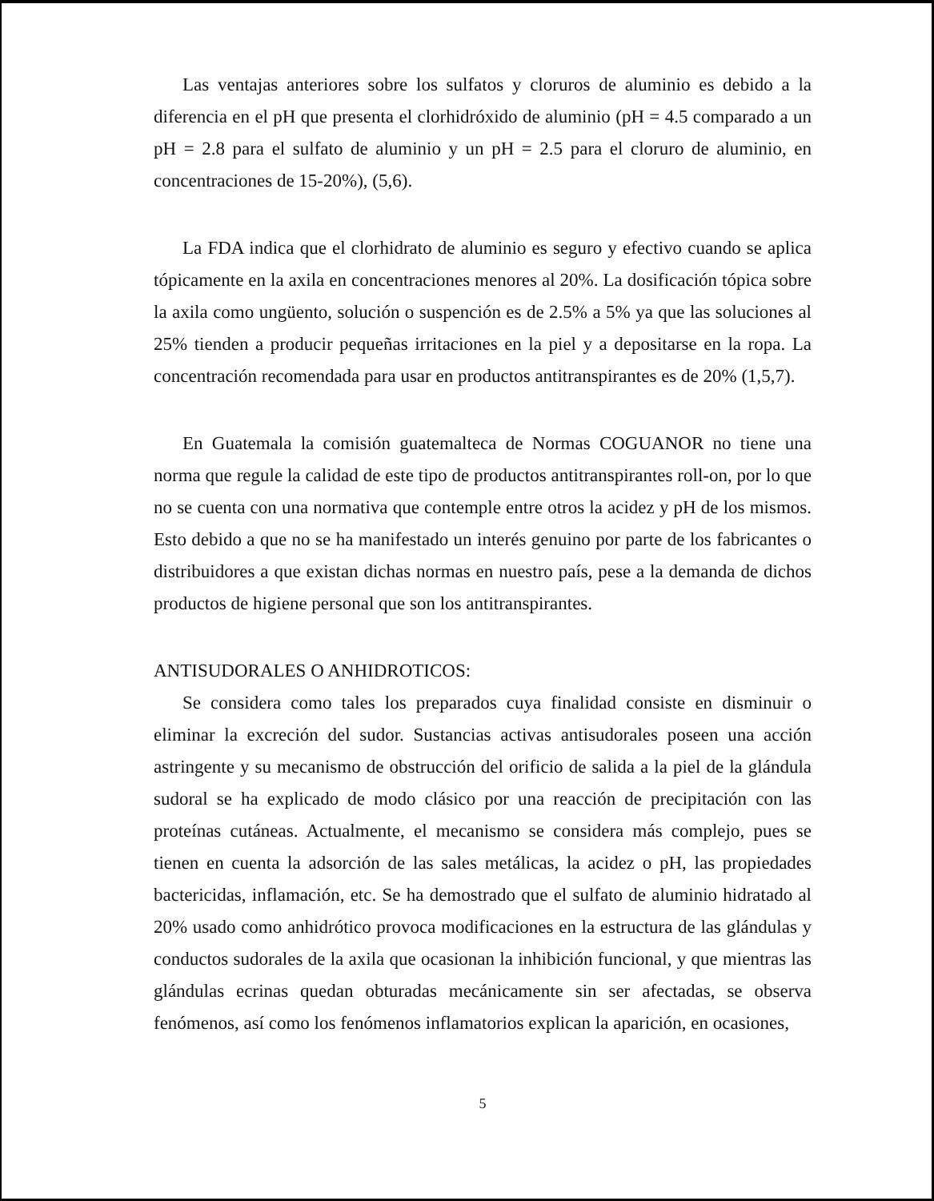Las ventajas anteriores sobre los sulfatos y cloruros de aluminio es debido a la diferencia en el pH que presenta el clorhidróxido de aluminio (pH = 4.5 comparado a un pH = 2.8 para el sulfato de aluminio y un pH = 2.5 para el cloruro de aluminio, en concentraciones de 15-20%), (5,6).
La FDA indica que el clorhidrato de aluminio es seguro y efectivo cuando se aplica tópicamente en la axila en concentraciones menores al 20%. La dosificación tópica sobre la axila como ungüento, solución o suspención es de 2.5% a 5% ya que las soluciones al 25% tienden a producir pequeñas irritaciones en la piel y a depositarse en la ropa. La concentración recomendada para usar en productos antitranspirantes es de 20% (1,5,7).
En Guatemala la comisión guatemalteca de Normas COGUANOR no tiene una norma que regule la calidad de este tipo de productos antitranspirantes roll-on, por lo que no se cuenta con una normativa que contemple entre otros la acidez y pH de los mismos. Esto debido a que no se ha manifestado un interés genuino por parte de los fabricantes o distribuidores a que existan dichas normas en nuestro país, pese a la demanda de dichos productos de higiene personal que son los antitranspirantes.
ANTISUDORALES O ANHIDROTICOS:
Se considera como tales los preparados cuya finalidad consiste en disminuir o eliminar la excreción del sudor. Sustancias activas antisudorales poseen una acción astringente y su mecanismo de obstrucción del orificio de salida a la piel de la glándula sudoral se ha explicado de modo clásico por una reacción de precipitación con las proteínas cutáneas. Actualmente, el mecanismo se considera más complejo, pues se tienen en cuenta la adsorción de las sales metálicas, la acidez o pH, las propiedades bactericidas, inflamación, etc. Se ha demostrado que el sulfato de aluminio hidratado al 20% usado como anhidrótico provoca modificaciones en la estructura de las glándulas y conductos sudorales de la axila que ocasionan la inhibición funcional, y que mientras las glándulas ecrinas quedan obturadas mecánicamente sin ser afectadas, se observa fenómenos, así como los fenómenos inflamatorios explican la aparición, en ocasiones,
5